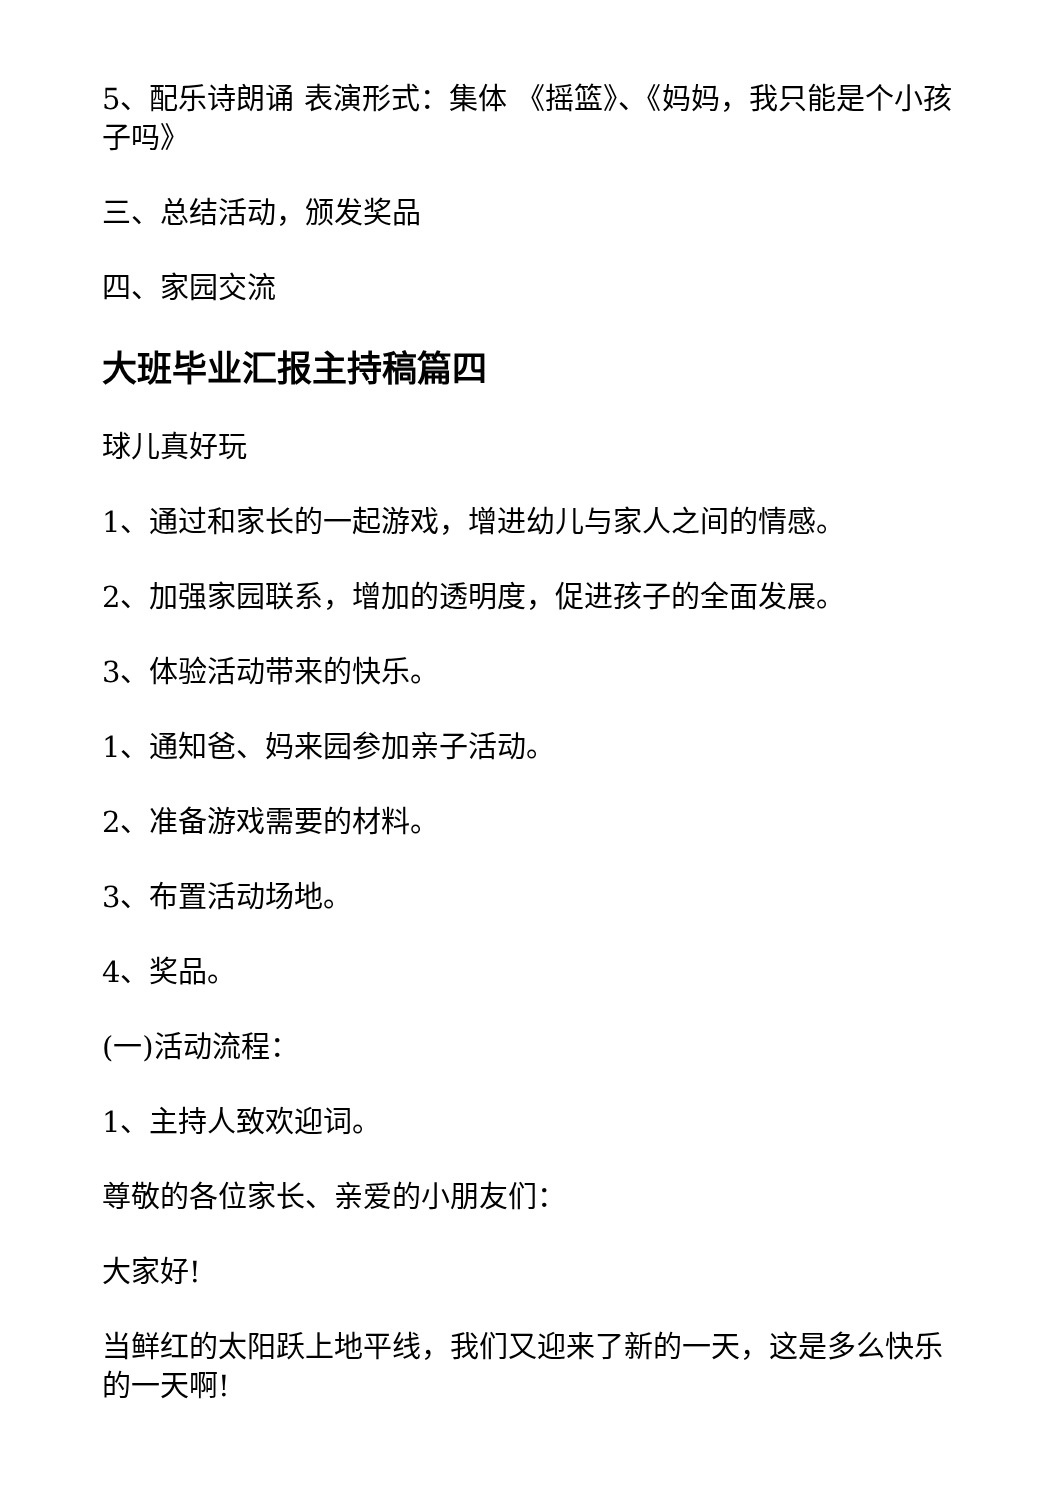5、配乐诗朗诵 表演形式：集体 《摇篮》、《妈妈，我只能是个小孩子吗》
三、总结活动，颁发奖品
四、家园交流
大班毕业汇报主持稿篇四
球儿真好玩
1、通过和家长的一起游戏，增进幼儿与家人之间的情感。
2、加强家园联系，增加的透明度，促进孩子的全面发展。
3、体验活动带来的快乐。
1、通知爸、妈来园参加亲子活动。
2、准备游戏需要的材料。
3、布置活动场地。
4、奖品。
(一)活动流程：
1、主持人致欢迎词。
尊敬的各位家长、亲爱的小朋友们：
大家好!
当鲜红的太阳跃上地平线，我们又迎来了新的一天，这是多么快乐的一天啊!